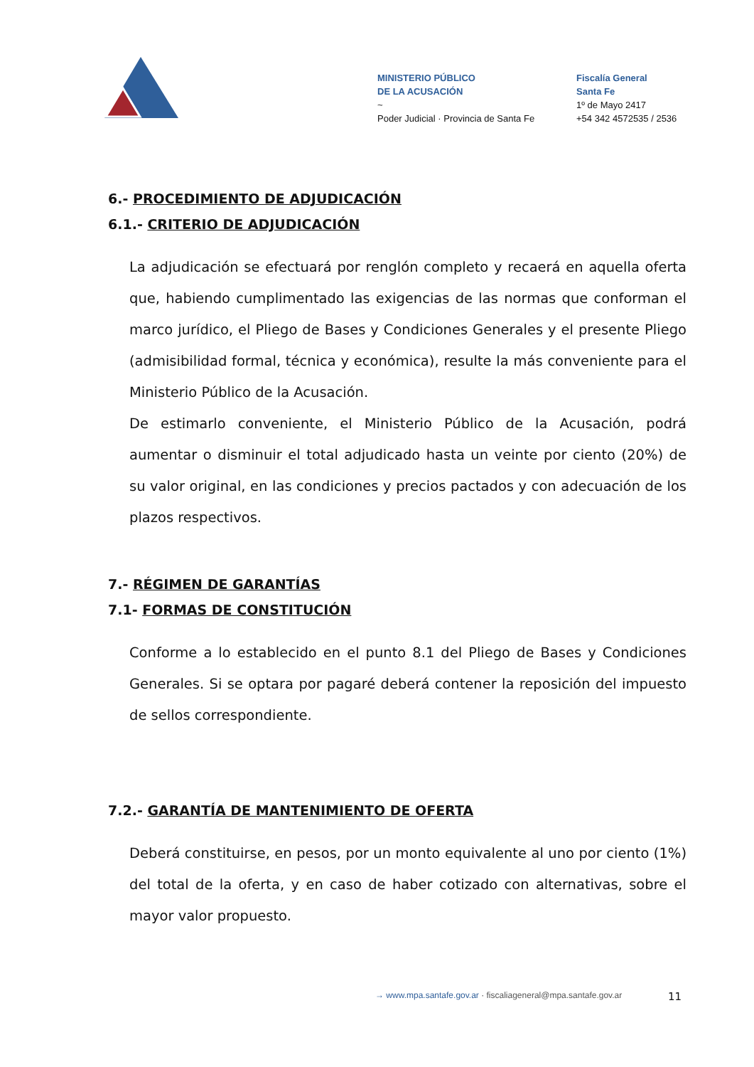MINISTERIO PÚBLICO
DE LA ACUSACIÓN
~
Poder Judicial · Provincia de Santa Fe
Fiscalía General
Santa Fe
1º de Mayo 2417
+54 342 4572535 / 2536
6.- PROCEDIMIENTO DE ADJUDICACIÓN
6.1.- CRITERIO DE ADJUDICACIÓN
La adjudicación se efectuará por renglón completo y recaerá en aquella oferta que, habiendo cumplimentado las exigencias de las normas que conforman el marco jurídico, el Pliego de Bases y Condiciones Generales y el presente Pliego (admisibilidad formal, técnica y económica), resulte la más conveniente para el Ministerio Público de la Acusación.
De estimarlo conveniente, el Ministerio Público de la Acusación, podrá aumentar o disminuir el total adjudicado hasta un veinte por ciento (20%) de su valor original, en las condiciones y precios pactados y con adecuación de los plazos respectivos.
7.- RÉGIMEN DE GARANTÍAS
7.1- FORMAS DE CONSTITUCIÓN
Conforme a lo establecido en el punto 8.1 del Pliego de Bases y Condiciones Generales. Si se optara por pagaré deberá contener la reposición del impuesto de sellos correspondiente.
7.2.- GARANTÍA DE MANTENIMIENTO DE OFERTA
Deberá constituirse, en pesos, por un monto equivalente al uno por ciento (1%) del total de la oferta, y en caso de haber cotizado con alternativas, sobre el mayor valor propuesto.
→ www.mpa.santafe.gov.ar · fiscaliageneral@mpa.santafe.gov.ar
11